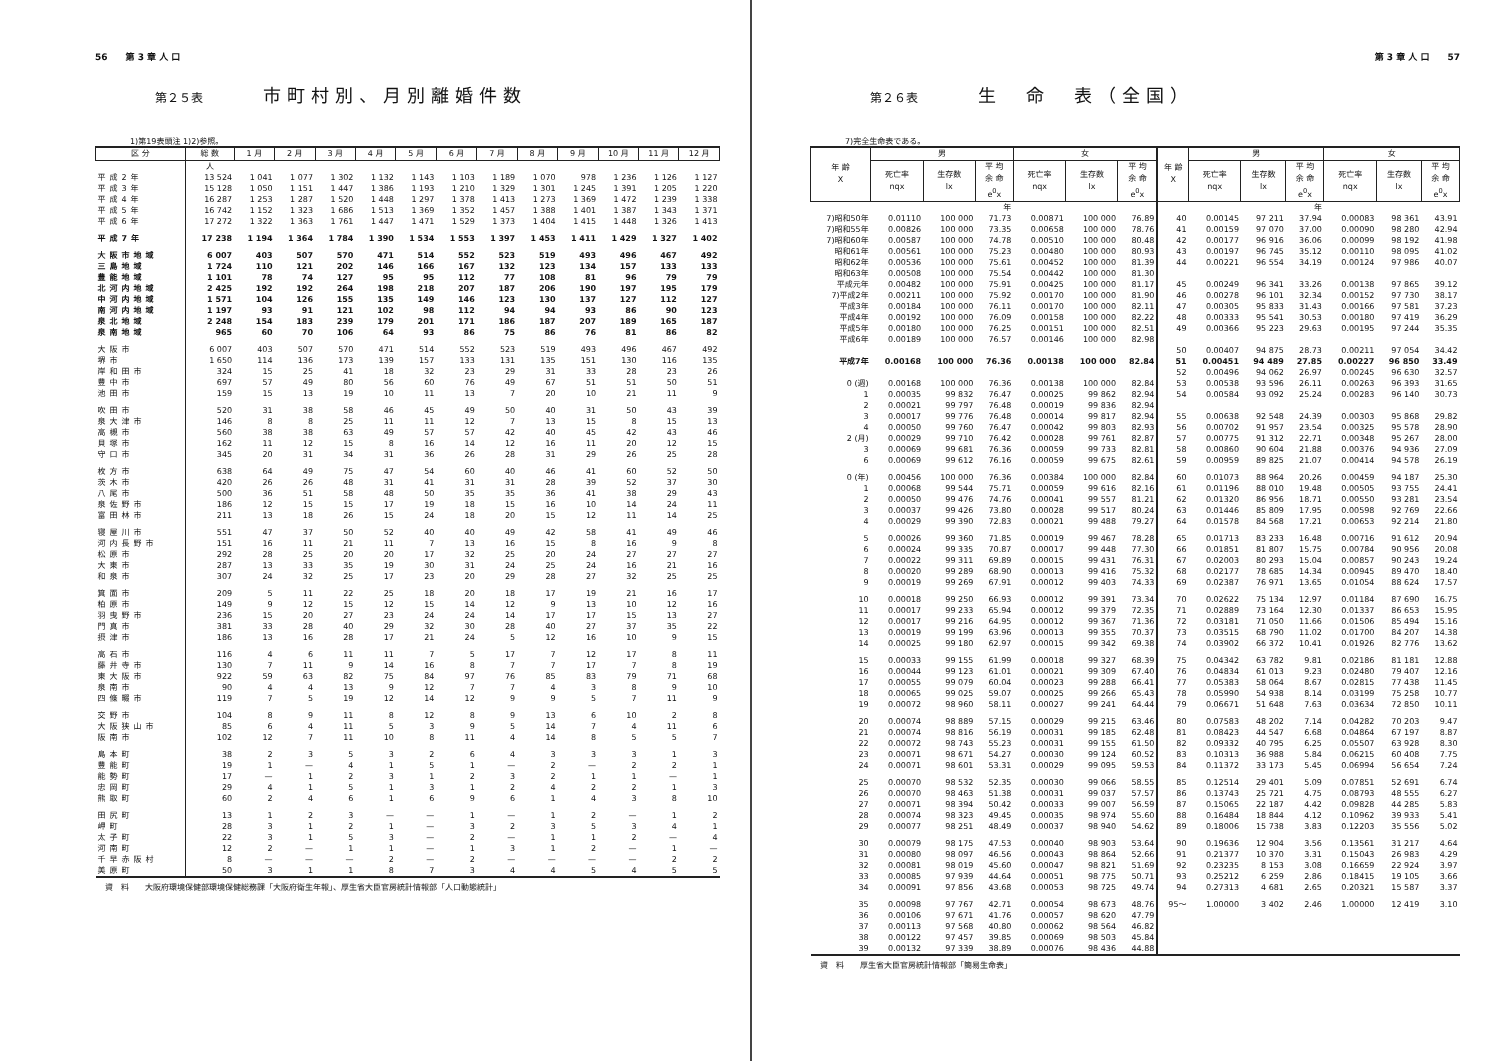56　　第 3 章 人 口
第２５表 市町村別、月別離婚件数
1)第19表頭注 1)2)参照。
| 区 分 | 総 数 | 1 月 | 2 月 | 3 月 | 4 月 | 5 月 | 6 月 | 7 月 | 8 月 | 9 月 | 10 月 | 11 月 | 12 月 |
| --- | --- | --- | --- | --- | --- | --- | --- | --- | --- | --- | --- | --- | --- |
| | 人 | | | | | | | | | | | | |
| 平成2年 | 13 524 | 1 041 | 1 077 | 1 302 | 1 132 | 1 143 | 1 103 | 1 189 | 1 070 | 978 | 1 236 | 1 126 | 1 127 |
| 平成3年 | 15 128 | 1 050 | 1 151 | 1 447 | 1 386 | 1 193 | 1 210 | 1 329 | 1 301 | 1 245 | 1 391 | 1 205 | 1 220 |
| 平成4年 | 16 287 | 1 253 | 1 287 | 1 520 | 1 448 | 1 297 | 1 378 | 1 413 | 1 273 | 1 369 | 1 472 | 1 239 | 1 338 |
| 平成5年 | 16 742 | 1 152 | 1 323 | 1 686 | 1 513 | 1 369 | 1 352 | 1 457 | 1 388 | 1 401 | 1 387 | 1 343 | 1 371 |
| 平成6年 | 17 272 | 1 322 | 1 363 | 1 761 | 1 447 | 1 471 | 1 529 | 1 373 | 1 404 | 1 415 | 1 448 | 1 326 | 1 413 |
| 平成7年 | 17 238 | 1 194 | 1 364 | 1 784 | 1 390 | 1 534 | 1 553 | 1 397 | 1 453 | 1 411 | 1 429 | 1 327 | 1 402 |
| 大阪市地域 | 6 007 | 403 | 507 | 570 | 471 | 514 | 552 | 523 | 519 | 493 | 496 | 467 | 492 |
| 三島地域 | 1 724 | 110 | 121 | 202 | 146 | 166 | 167 | 132 | 123 | 134 | 157 | 133 | 133 |
| 豊能地域 | 1 101 | 78 | 74 | 127 | 95 | 95 | 112 | 77 | 108 | 81 | 96 | 79 | 79 |
| 北河内地域 | 2 425 | 192 | 192 | 264 | 198 | 218 | 207 | 187 | 206 | 190 | 197 | 195 | 179 |
| 中河内地域 | 1 571 | 104 | 126 | 155 | 135 | 149 | 146 | 123 | 130 | 137 | 127 | 112 | 127 |
| 南河内地域 | 1 197 | 93 | 91 | 121 | 102 | 98 | 112 | 94 | 94 | 93 | 86 | 90 | 123 |
| 泉北地域 | 2 248 | 154 | 183 | 239 | 179 | 201 | 171 | 186 | 187 | 207 | 189 | 165 | 187 |
| 泉南地域 | 965 | 60 | 70 | 106 | 64 | 93 | 86 | 75 | 86 | 76 | 81 | 86 | 82 |
| 大阪市 | 6 007 | 403 | 507 | 570 | 471 | 514 | 552 | 523 | 519 | 493 | 496 | 467 | 492 |
| 堺市 | 1 650 | 114 | 136 | 173 | 139 | 157 | 133 | 131 | 135 | 151 | 130 | 116 | 135 |
| 岸和田市 | 324 | 15 | 25 | 41 | 18 | 32 | 23 | 29 | 31 | 33 | 28 | 23 | 26 |
| 豊中市 | 697 | 57 | 49 | 80 | 56 | 60 | 76 | 49 | 67 | 51 | 51 | 50 | 51 |
| 池田市 | 159 | 15 | 13 | 19 | 10 | 11 | 13 | 7 | 20 | 10 | 21 | 11 | 9 |
| 吹田市 | 520 | 31 | 38 | 58 | 46 | 45 | 49 | 50 | 40 | 31 | 50 | 43 | 39 |
| 泉大津市 | 146 | 8 | 8 | 25 | 11 | 11 | 12 | 7 | 13 | 15 | 8 | 15 | 13 |
| 高槻市 | 560 | 38 | 38 | 63 | 49 | 57 | 57 | 42 | 40 | 45 | 42 | 43 | 46 |
| 貝塚市 | 162 | 11 | 12 | 15 | 8 | 16 | 14 | 12 | 16 | 11 | 20 | 12 | 15 |
| 守口市 | 345 | 20 | 31 | 34 | 31 | 36 | 26 | 28 | 31 | 29 | 26 | 25 | 28 |
| 枚方市 | 638 | 64 | 49 | 75 | 47 | 54 | 60 | 40 | 46 | 41 | 60 | 52 | 50 |
| 茨木市 | 420 | 26 | 26 | 48 | 31 | 41 | 31 | 31 | 28 | 39 | 52 | 37 | 30 |
| 八尾市 | 500 | 36 | 51 | 58 | 48 | 50 | 35 | 35 | 36 | 41 | 38 | 29 | 43 |
| 泉佐野市 | 186 | 12 | 15 | 15 | 17 | 19 | 18 | 15 | 16 | 10 | 14 | 24 | 11 |
| 富田林市 | 211 | 13 | 18 | 26 | 15 | 24 | 18 | 20 | 15 | 12 | 11 | 14 | 25 |
| 寝屋川市 | 551 | 47 | 37 | 50 | 52 | 40 | 40 | 49 | 42 | 58 | 41 | 49 | 46 |
| 河内長野市 | 151 | 16 | 11 | 21 | 11 | 7 | 13 | 16 | 15 | 8 | 16 | 9 | 8 |
| 松原市 | 292 | 28 | 25 | 20 | 20 | 17 | 32 | 25 | 20 | 24 | 27 | 27 | 27 |
| 大東市 | 287 | 13 | 33 | 35 | 19 | 30 | 31 | 24 | 25 | 24 | 16 | 21 | 16 |
| 和泉市 | 307 | 24 | 32 | 25 | 17 | 23 | 20 | 29 | 28 | 27 | 32 | 25 | 25 |
| 箕面市 | 209 | 5 | 11 | 22 | 25 | 18 | 20 | 18 | 17 | 19 | 21 | 16 | 17 |
| 柏原市 | 149 | 9 | 12 | 15 | 12 | 15 | 14 | 12 | 9 | 13 | 10 | 12 | 16 |
| 羽曳野市 | 236 | 15 | 20 | 27 | 23 | 24 | 24 | 14 | 17 | 17 | 15 | 13 | 27 |
| 門真市 | 381 | 33 | 28 | 40 | 29 | 32 | 30 | 28 | 40 | 27 | 37 | 35 | 22 |
| 摂津市 | 186 | 13 | 16 | 28 | 17 | 21 | 24 | 5 | 12 | 16 | 10 | 9 | 15 |
| 高石市 | 116 | 4 | 6 | 11 | 11 | 7 | 5 | 17 | 7 | 12 | 17 | 8 | 11 |
| 藤井寺市 | 130 | 7 | 11 | 9 | 14 | 16 | 8 | 7 | 7 | 17 | 7 | 8 | 19 |
| 東大阪市 | 922 | 59 | 63 | 82 | 75 | 84 | 97 | 76 | 85 | 83 | 79 | 71 | 68 |
| 泉南市 | 90 | 4 | 4 | 13 | 9 | 12 | 7 | 7 | 4 | 3 | 8 | 9 | 10 |
| 四條畷市 | 119 | 7 | 5 | 19 | 12 | 14 | 12 | 9 | 9 | 5 | 7 | 11 | 9 |
| 交野市 | 104 | 8 | 9 | 11 | 8 | 12 | 8 | 9 | 13 | 6 | 10 | 2 | 8 |
| 大阪狭山市 | 85 | 6 | 4 | 11 | 5 | 3 | 9 | 5 | 14 | 7 | 4 | 11 | 6 |
| 阪南市 | 102 | 12 | 7 | 11 | 10 | 8 | 11 | 4 | 14 | 8 | 5 | 5 | 7 |
| 島本町 | 38 | 2 | 3 | 5 | 3 | 2 | 6 | 4 | 3 | 3 | 3 | 1 | 3 |
| 豊能町 | 19 | 1 | — | 4 | 1 | 5 | 1 | — | 2 | — | 2 | 2 | 1 |
| 能勢町 | 17 | — | 1 | 2 | 3 | 1 | 2 | 3 | 2 | 1 | 1 | — | 1 |
| 忠岡町 | 29 | 4 | 1 | 5 | 1 | 3 | 1 | 2 | 4 | 2 | 2 | 1 | 3 |
| 熊取町 | 60 | 2 | 4 | 6 | 1 | 6 | 9 | 6 | 1 | 4 | 3 | 8 | 10 |
| 田尻町 | 13 | 1 | 2 | 3 | — | — | 1 | — | 1 | 2 | — | 1 | 2 |
| 岬町 | 28 | 3 | 1 | 2 | 1 | — | 3 | 2 | 3 | 5 | 3 | 4 | 1 |
| 太子町 | 22 | 3 | 1 | 5 | 3 | — | 2 | — | 1 | 1 | 2 | — | 4 |
| 河南町 | 12 | 2 | — | 1 | 1 | — | 1 | 3 | 1 | 2 | — | 1 | — |
| 千早赤阪村 | 8 | — | — | — | 2 | — | 2 | — | — | — | — | 2 | 2 |
| 美原町 | 50 | 3 | 1 | 1 | 8 | 7 | 3 | 4 | 4 | 5 | 4 | 5 | 5 |
資　料　　大阪府環境保健部環境保健総務課「大阪府衛生年報」、厚生省大臣官房統計情報部「人口動態統計」
第 3 章 人 口　　57
第２６表 生　命　表（全国）
7)完全生命表である。
| 年 齢 X | 男 | | | 女 | | | 年 齢 X | 男 | | | 女 | | |
| --- | --- | --- | --- | --- | --- | --- | --- | --- | --- | --- | --- | --- | --- |
| | 死亡率 nqx | 生存数 lx | 平 均 余 命 e<sup>0</sup>x | 死亡率 nqx | 生存数 lx | 平 均 余 命 e<sup>0</sup>x | | 死亡率 nqx | 生存数 lx | 平 均 余 命 e<sup>0</sup>x | 死亡率 nqx | 生存数 lx | 平 均 余 命 e<sup>0</sup>x |
| | | | 年 | | | | | | | 年 | | | |
| 7)昭和50年 | 0.01110 | 100 000 | 71.73 | 0.00871 | 100 000 | 76.89 | 40 | 0.00145 | 97 211 | 37.94 | 0.00083 | 98 361 | 43.91 |
| 7)昭和55年 | 0.00826 | 100 000 | 73.35 | 0.00658 | 100 000 | 78.76 | 41 | 0.00159 | 97 070 | 37.00 | 0.00090 | 98 280 | 42.94 |
| 7)昭和60年 | 0.00587 | 100 000 | 74.78 | 0.00510 | 100 000 | 80.48 | 42 | 0.00177 | 96 916 | 36.06 | 0.00099 | 98 192 | 41.98 |
| 昭和61年 | 0.00561 | 100 000 | 75.23 | 0.00480 | 100 000 | 80.93 | 43 | 0.00197 | 96 745 | 35.12 | 0.00110 | 98 095 | 41.02 |
| 昭和62年 | 0.00536 | 100 000 | 75.61 | 0.00452 | 100 000 | 81.39 | 44 | 0.00221 | 96 554 | 34.19 | 0.00124 | 97 986 | 40.07 |
| 昭和63年 | 0.00508 | 100 000 | 75.54 | 0.00442 | 100 000 | 81.30 | | | | | | | |
| 平成元年 | 0.00482 | 100 000 | 75.91 | 0.00425 | 100 000 | 81.17 | 45 | 0.00249 | 96 341 | 33.26 | 0.00138 | 97 865 | 39.12 |
| 7)平成2年 | 0.00211 | 100 000 | 75.92 | 0.00170 | 100 000 | 81.90 | 46 | 0.00278 | 96 101 | 32.34 | 0.00152 | 97 730 | 38.17 |
| 平成3年 | 0.00184 | 100 000 | 76.11 | 0.00170 | 100 000 | 82.11 | 47 | 0.00305 | 95 833 | 31.43 | 0.00166 | 97 581 | 37.23 |
| 平成4年 | 0.00192 | 100 000 | 76.09 | 0.00158 | 100 000 | 82.22 | 48 | 0.00333 | 95 541 | 30.53 | 0.00180 | 97 419 | 36.29 |
| 平成5年 | 0.00180 | 100 000 | 76.25 | 0.00151 | 100 000 | 82.51 | 49 | 0.00366 | 95 223 | 29.63 | 0.00195 | 97 244 | 35.35 |
| 平成6年 | 0.00189 | 100 000 | 76.57 | 0.00146 | 100 000 | 82.98 | | | | | | | |
| | | | | | | | 50 | 0.00407 | 94 875 | 28.73 | 0.00211 | 97 054 | 34.42 |
| 平成7年 | 0.00168 | 100 000 | 76.36 | 0.00138 | 100 000 | 82.84 | 51 | 0.00451 | 94 489 | 27.85 | 0.00227 | 96 850 | 33.49 |
| | | | | | | | 52 | 0.00496 | 94 062 | 26.97 | 0.00245 | 96 630 | 32.57 |
| 0 (週) | 0.00168 | 100 000 | 76.36 | 0.00138 | 100 000 | 82.84 | 53 | 0.00538 | 93 596 | 26.11 | 0.00263 | 96 393 | 31.65 |
| 1 | 0.00035 | 99 832 | 76.47 | 0.00025 | 99 862 | 82.94 | 54 | 0.00584 | 93 092 | 25.24 | 0.00283 | 96 140 | 30.73 |
| 2 | 0.00021 | 99 797 | 76.48 | 0.00019 | 99 836 | 82.94 | | | | | | | |
| 3 | 0.00017 | 99 776 | 76.48 | 0.00014 | 99 817 | 82.94 | 55 | 0.00638 | 92 548 | 24.39 | 0.00303 | 95 868 | 29.82 |
| 4 | 0.00050 | 99 760 | 76.47 | 0.00042 | 99 803 | 82.93 | 56 | 0.00702 | 91 957 | 23.54 | 0.00325 | 95 578 | 28.90 |
| 2 (月) | 0.00029 | 99 710 | 76.42 | 0.00028 | 99 761 | 82.87 | 57 | 0.00775 | 91 312 | 22.71 | 0.00348 | 95 267 | 28.00 |
| 3 | 0.00069 | 99 681 | 76.36 | 0.00059 | 99 733 | 82.81 | 58 | 0.00860 | 90 604 | 21.88 | 0.00376 | 94 936 | 27.09 |
| 6 | 0.00069 | 99 612 | 76.16 | 0.00059 | 99 675 | 82.61 | 59 | 0.00959 | 89 825 | 21.07 | 0.00414 | 94 578 | 26.19 |
| 0 (年) | 0.00456 | 100 000 | 76.36 | 0.00384 | 100 000 | 82.84 | 60 | 0.01073 | 88 964 | 20.26 | 0.00459 | 94 187 | 25.30 |
| 1 | 0.00068 | 99 544 | 75.71 | 0.00059 | 99 616 | 82.16 | 61 | 0.01196 | 88 010 | 19.48 | 0.00505 | 93 755 | 24.41 |
| 2 | 0.00050 | 99 476 | 74.76 | 0.00041 | 99 557 | 81.21 | 62 | 0.01320 | 86 956 | 18.71 | 0.00550 | 93 281 | 23.54 |
| 3 | 0.00037 | 99 426 | 73.80 | 0.00028 | 99 517 | 80.24 | 63 | 0.01446 | 85 809 | 17.95 | 0.00598 | 92 769 | 22.66 |
| 4 | 0.00029 | 99 390 | 72.83 | 0.00021 | 99 488 | 79.27 | 64 | 0.01578 | 84 568 | 17.21 | 0.00653 | 92 214 | 21.80 |
| 5 | 0.00026 | 99 360 | 71.85 | 0.00019 | 99 467 | 78.28 | 65 | 0.01713 | 83 233 | 16.48 | 0.00716 | 91 612 | 20.94 |
| 6 | 0.00024 | 99 335 | 70.87 | 0.00017 | 99 448 | 77.30 | 66 | 0.01851 | 81 807 | 15.75 | 0.00784 | 90 956 | 20.08 |
| 7 | 0.00022 | 99 311 | 69.89 | 0.00015 | 99 431 | 76.31 | 67 | 0.02003 | 80 293 | 15.04 | 0.00857 | 90 243 | 19.24 |
| 8 | 0.00020 | 99 289 | 68.90 | 0.00013 | 99 416 | 75.32 | 68 | 0.02177 | 78 685 | 14.34 | 0.00945 | 89 470 | 18.40 |
| 9 | 0.00019 | 99 269 | 67.91 | 0.00012 | 99 403 | 74.33 | 69 | 0.02387 | 76 971 | 13.65 | 0.01054 | 88 624 | 17.57 |
| 10 | 0.00018 | 99 250 | 66.93 | 0.00012 | 99 391 | 73.34 | 70 | 0.02622 | 75 134 | 12.97 | 0.01184 | 87 690 | 16.75 |
| 11 | 0.00017 | 99 233 | 65.94 | 0.00012 | 99 379 | 72.35 | 71 | 0.02889 | 73 164 | 12.30 | 0.01337 | 86 653 | 15.95 |
| 12 | 0.00017 | 99 216 | 64.95 | 0.00012 | 99 367 | 71.36 | 72 | 0.03181 | 71 050 | 11.66 | 0.01506 | 85 494 | 15.16 |
| 13 | 0.00019 | 99 199 | 63.96 | 0.00013 | 99 355 | 70.37 | 73 | 0.03515 | 68 790 | 11.02 | 0.01700 | 84 207 | 14.38 |
| 14 | 0.00025 | 99 180 | 62.97 | 0.00015 | 99 342 | 69.38 | 74 | 0.03902 | 66 372 | 10.41 | 0.01926 | 82 776 | 13.62 |
| 15 | 0.00033 | 99 155 | 61.99 | 0.00018 | 99 327 | 68.39 | 75 | 0.04342 | 63 782 | 9.81 | 0.02186 | 81 181 | 12.88 |
| 16 | 0.00044 | 99 123 | 61.01 | 0.00021 | 99 309 | 67.40 | 76 | 0.04834 | 61 013 | 9.23 | 0.02480 | 79 407 | 12.16 |
| 17 | 0.00055 | 99 079 | 60.04 | 0.00023 | 99 288 | 66.41 | 77 | 0.05383 | 58 064 | 8.67 | 0.02815 | 77 438 | 11.45 |
| 18 | 0.00065 | 99 025 | 59.07 | 0.00025 | 99 266 | 65.43 | 78 | 0.05990 | 54 938 | 8.14 | 0.03199 | 75 258 | 10.77 |
| 19 | 0.00072 | 98 960 | 58.11 | 0.00027 | 99 241 | 64.44 | 79 | 0.06671 | 51 648 | 7.63 | 0.03634 | 72 850 | 10.11 |
| 20 | 0.00074 | 98 889 | 57.15 | 0.00029 | 99 215 | 63.46 | 80 | 0.07583 | 48 202 | 7.14 | 0.04282 | 70 203 | 9.47 |
| 21 | 0.00074 | 98 816 | 56.19 | 0.00031 | 99 185 | 62.48 | 81 | 0.08423 | 44 547 | 6.68 | 0.04864 | 67 197 | 8.87 |
| 22 | 0.00072 | 98 743 | 55.23 | 0.00031 | 99 155 | 61.50 | 82 | 0.09332 | 40 795 | 6.25 | 0.05507 | 63 928 | 8.30 |
| 23 | 0.00071 | 98 671 | 54.27 | 0.00030 | 99 124 | 60.52 | 83 | 0.10313 | 36 988 | 5.84 | 0.06215 | 60 408 | 7.75 |
| 24 | 0.00071 | 98 601 | 53.31 | 0.00029 | 99 095 | 59.53 | 84 | 0.11372 | 33 173 | 5.45 | 0.06994 | 56 654 | 7.24 |
| 25 | 0.00070 | 98 532 | 52.35 | 0.00030 | 99 066 | 58.55 | 85 | 0.12514 | 29 401 | 5.09 | 0.07851 | 52 691 | 6.74 |
| 26 | 0.00070 | 98 463 | 51.38 | 0.00031 | 99 037 | 57.57 | 86 | 0.13743 | 25 721 | 4.75 | 0.08793 | 48 555 | 6.27 |
| 27 | 0.00071 | 98 394 | 50.42 | 0.00033 | 99 007 | 56.59 | 87 | 0.15065 | 22 187 | 4.42 | 0.09828 | 44 285 | 5.83 |
| 28 | 0.00074 | 98 323 | 49.45 | 0.00035 | 98 974 | 55.60 | 88 | 0.16484 | 18 844 | 4.12 | 0.10962 | 39 933 | 5.41 |
| 29 | 0.00077 | 98 251 | 48.49 | 0.00037 | 98 940 | 54.62 | 89 | 0.18006 | 15 738 | 3.83 | 0.12203 | 35 556 | 5.02 |
| 30 | 0.00079 | 98 175 | 47.53 | 0.00040 | 98 903 | 53.64 | 90 | 0.19636 | 12 904 | 3.56 | 0.13561 | 31 217 | 4.64 |
| 31 | 0.00080 | 98 097 | 46.56 | 0.00043 | 98 864 | 52.66 | 91 | 0.21377 | 10 370 | 3.31 | 0.15043 | 26 983 | 4.29 |
| 32 | 0.00081 | 98 019 | 45.60 | 0.00047 | 98 821 | 51.69 | 92 | 0.23235 | 8 153 | 3.08 | 0.16659 | 22 924 | 3.97 |
| 33 | 0.00085 | 97 939 | 44.64 | 0.00051 | 98 775 | 50.71 | 93 | 0.25212 | 6 259 | 2.86 | 0.18415 | 19 105 | 3.66 |
| 34 | 0.00091 | 97 856 | 43.68 | 0.00053 | 98 725 | 49.74 | 94 | 0.27313 | 4 681 | 2.65 | 0.20321 | 15 587 | 3.37 |
| 35 | 0.00098 | 97 767 | 42.71 | 0.00054 | 98 673 | 48.76 | 95～ | 1.00000 | 3 402 | 2.46 | 1.00000 | 12 419 | 3.10 |
| 36 | 0.00106 | 97 671 | 41.76 | 0.00057 | 98 620 | 47.79 | | | | | | | |
| 37 | 0.00113 | 97 568 | 40.80 | 0.00062 | 98 564 | 46.82 | | | | | | | |
| 38 | 0.00122 | 97 457 | 39.85 | 0.00069 | 98 503 | 45.84 | | | | | | | |
| 39 | 0.00132 | 97 339 | 38.89 | 0.00076 | 98 436 | 44.88 | | | | | | | |
資　料　　厚生省大臣官房統計情報部「簡易生命表」